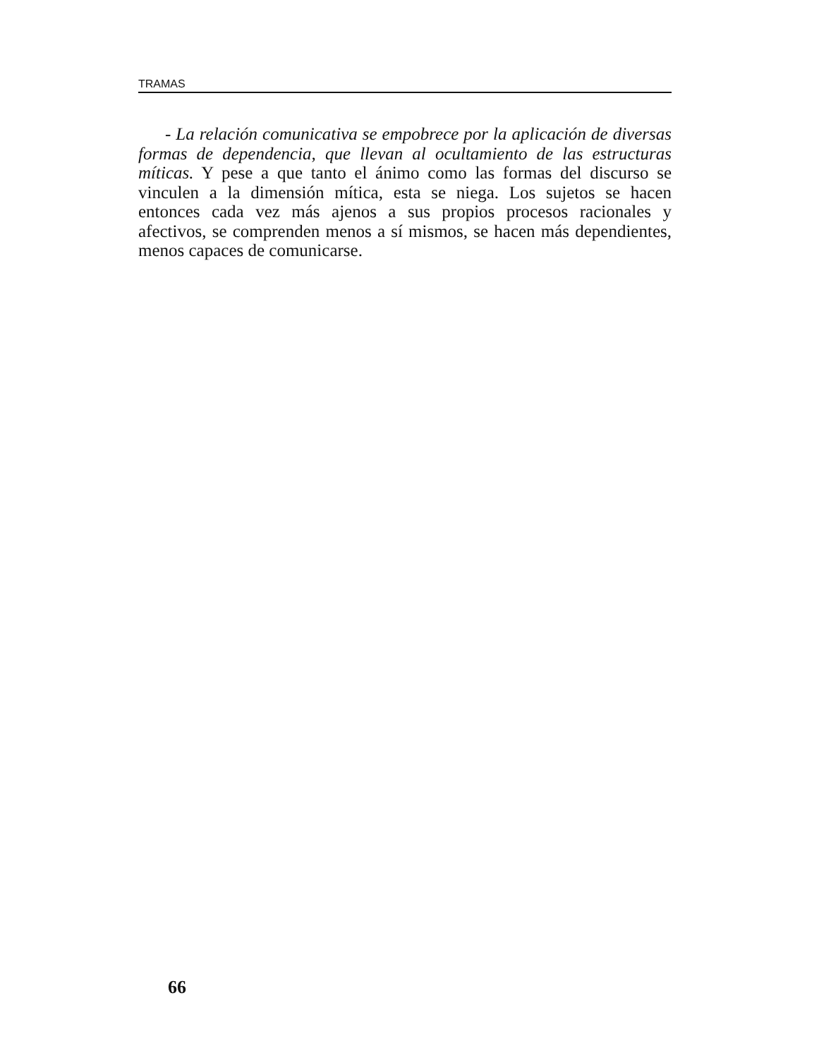TRAMAS
- La relación comunicativa se empobrece por la aplicación de diversas formas de dependencia, que llevan al ocultamiento de las estructuras míticas. Y pese a que tanto el ánimo como las formas del discurso se vinculen a la dimensión mítica, esta se niega. Los sujetos se hacen entonces cada vez más ajenos a sus propios procesos racionales y afectivos, se comprenden menos a sí mismos, se hacen más dependientes, menos capaces de comunicarse.
66